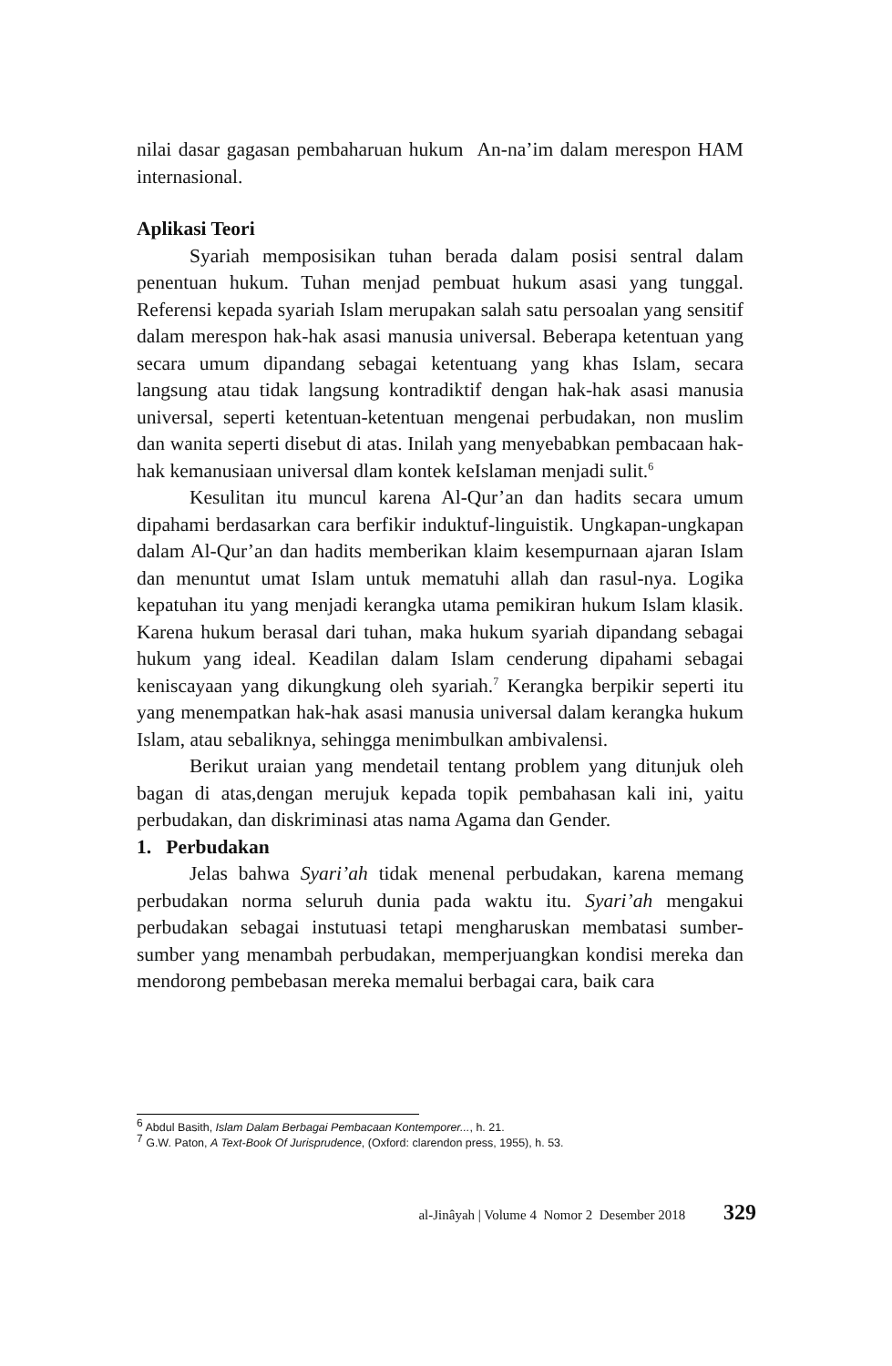nilai dasar gagasan pembaharuan hukum An-na’im dalam merespon HAM internasional.
Aplikasi Teori
Syariah memposisikan tuhan berada dalam posisi sentral dalam penentuan hukum. Tuhan menjad pembuat hukum asasi yang tunggal. Referensi kepada syariah Islam merupakan salah satu persoalan yang sensitif dalam merespon hak-hak asasi manusia universal. Beberapa ketentuan yang secara umum dipandang sebagai ketentuang yang khas Islam, secara langsung atau tidak langsung kontradiktif dengan hak-hak asasi manusia universal, seperti ketentuan-ketentuan mengenai perbudakan, non muslim dan wanita seperti disebut di atas. Inilah yang menyebabkan pembacaan hak-hak kemanusiaan universal dlam kontek keIslaman menjadi sulit.<sup>6</sup>
Kesulitan itu muncul karena Al-Qur’an dan hadits secara umum dipahami berdasarkan cara berfikir induktuf-linguistik. Ungkapan-ungkapan dalam Al-Qur’an dan hadits memberikan klaim kesempurnaan ajaran Islam dan menuntut umat Islam untuk mematuhi allah dan rasul-nya. Logika kepatuhan itu yang menjadi kerangka utama pemikiran hukum Islam klasik. Karena hukum berasal dari tuhan, maka hukum syariah dipandang sebagai hukum yang ideal. Keadilan dalam Islam cenderung dipahami sebagai keniscayaan yang dikungkung oleh syariah.<sup>7</sup> Kerangka berpikir seperti itu yang menempatkan hak-hak asasi manusia universal dalam kerangka hukum Islam, atau sebaliknya, sehingga menimbulkan ambivalensi.
Berikut uraian yang mendetail tentang problem yang ditunjuk oleh bagan di atas,dengan merujuk kepada topik pembahasan kali ini, yaitu perbudakan, dan diskriminasi atas nama Agama dan Gender.
1. Perbudakan
Jelas bahwa Syari’ah tidak menenal perbudakan, karena memang perbudakan norma seluruh dunia pada waktu itu. Syari’ah mengakui perbudakan sebagai instutuasi tetapi mengharuskan membatasi sumber-sumber yang menambah perbudakan, memperjuangkan kondisi mereka dan mendorong pembebasan mereka memalui berbagai cara, baik cara
<sup>6</sup> Abdul Basith, Islam Dalam Berbagai Pembacaan Kontemporer..., h. 21.
<sup>7</sup> G.W. Paton, A Text-Book Of Jurisprudence, (Oxford: clarendon press, 1955), h. 53.
al-Jinâyah | Volume 4 Nomor 2 Desember 2018 329